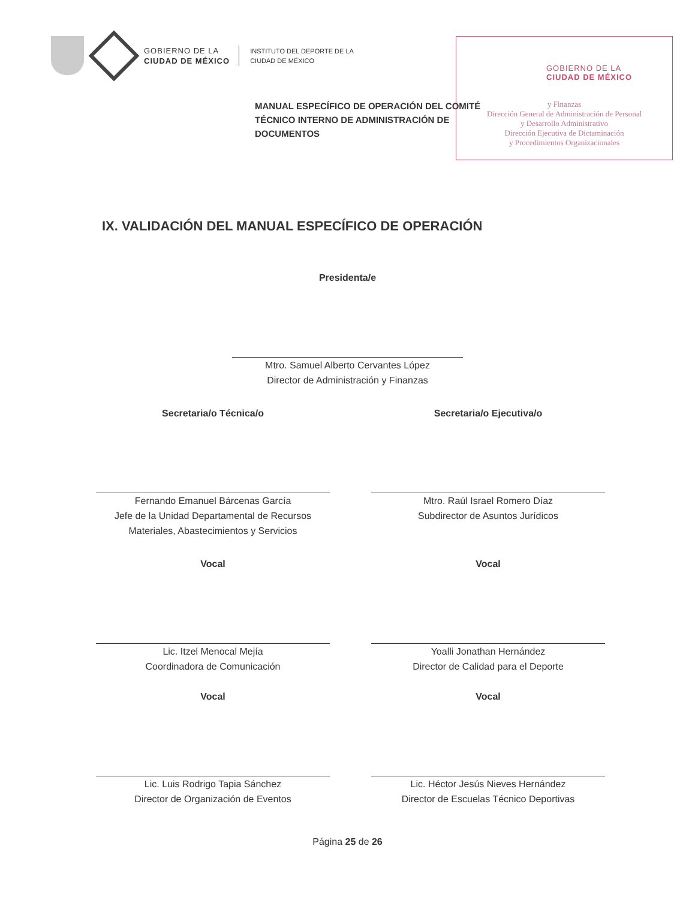GOBIERNO DE LA
CIUDAD DE MÉXICO
INSTITUTO DEL DEPORTE DE LA
CIUDAD DE MÉXICO
GOBIERNO DE LA
CIUDAD DE MÉXICO
y Finanzas
Dirección General de Administración de Personal
y Desarrollo Administrativo
Dirección Ejecutiva de Dictaminación
y Procedimientos Organizacionales
MANUAL ESPECÍFICO DE OPERACIÓN DEL COMITÉ TÉCNICO INTERNO DE ADMINISTRACIÓN DE DOCUMENTOS
IX. VALIDACIÓN DEL MANUAL ESPECÍFICO DE OPERACIÓN
Presidenta/e
Mtro. Samuel Alberto Cervantes López
Director de Administración y Finanzas
Secretaria/o Técnica/o
Fernando Emanuel Bárcenas García
Jefe de la Unidad Departamental de Recursos Materiales, Abastecimientos y Servicios
Secretaria/o Ejecutiva/o
Mtro. Raúl Israel Romero Díaz
Subdirector de Asuntos Jurídicos
Vocal
Lic. Itzel Menocal Mejía
Coordinadora de Comunicación
Vocal
Yoalli Jonathan Hernández
Director de Calidad para el Deporte
Vocal
Lic. Luis Rodrigo Tapia Sánchez
Director de Organización de Eventos
Vocal
Lic. Héctor Jesús Nieves Hernández
Director de Escuelas Técnico Deportivas
Página 25 de 26